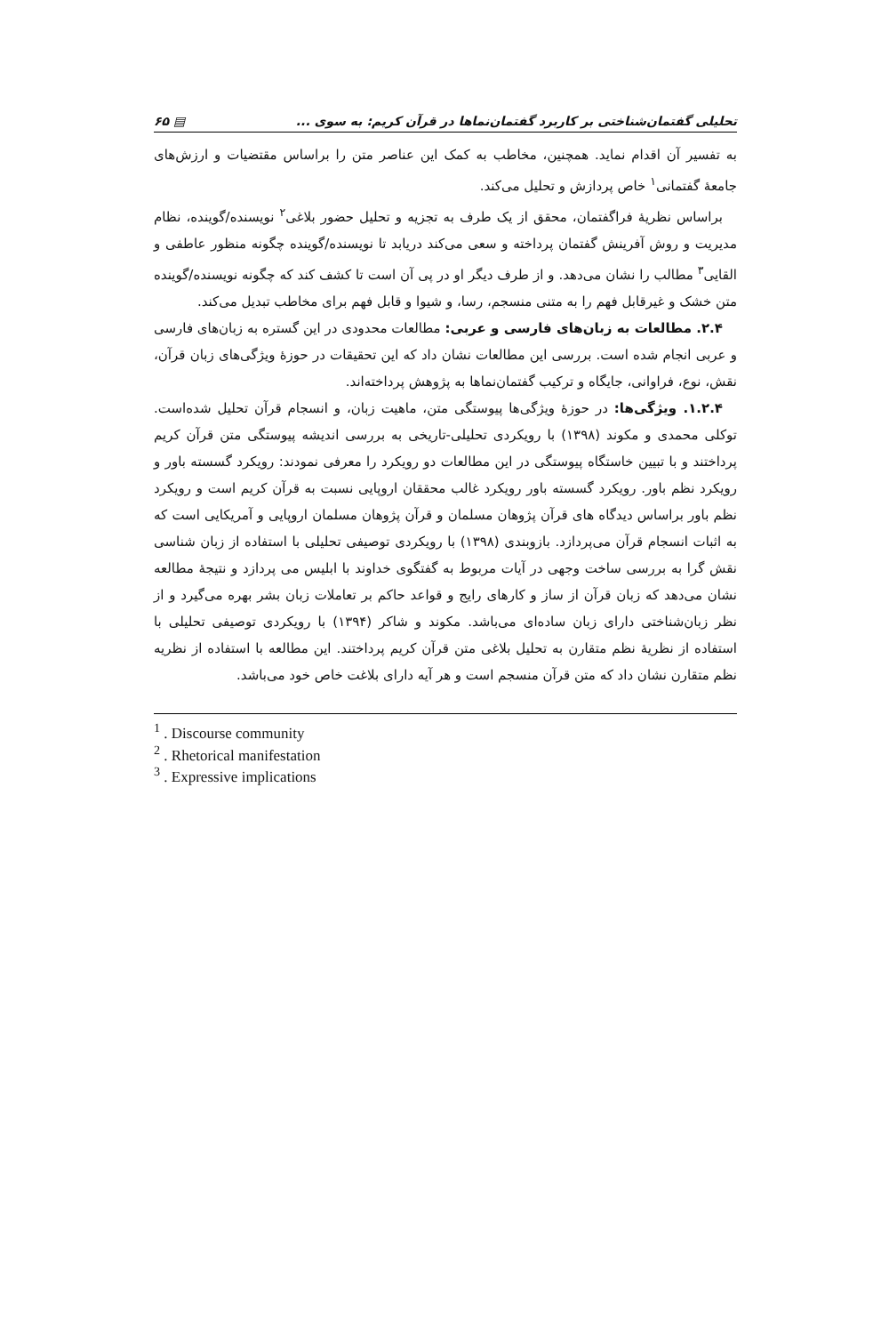تحلیلی گفتمان‌شناختی بر کاربرد گفتمان‌نماها در قرآن کریم: به سوی ... ▤ ۶۵
به تفسیر آن اقدام نماید. همچنین، مخاطب به کمک این عناصر متن را براساس مقتضیات و ارزش‌های جامعهٔ گفتمانی<sup>۱</sup> خاص پردازش و تحلیل می‌کند.
براساس نظریهٔ فراگفتمان، محقق از یک طرف به تجزیه و تحلیل حضور بلاغی<sup>۲</sup> نویسنده/گوینده، نظام مدیریت و روش آفرینش گفتمان پرداخته و سعی می‌کند دریابد تا نویسنده/گوینده چگونه منظور عاطفی و القایی<sup>۳</sup> مطالب را نشان می‌دهد. و از طرف دیگر او در پی آن است تا کشف کند که چگونه نویسنده/گوینده متن خشک و غیرقابل فهم را به متنی منسجم، رسا، و شیوا و قابل فهم برای مخاطب تبدیل می‌کند.
۲.۴. مطالعات به زبان‌های فارسی و عربی: مطالعات محدودی در این گستره به زبان‌های فارسی و عربی انجام شده است. بررسی این مطالعات نشان داد که این تحقیقات در حوزهٔ ویژگی‌های زبان قرآن، نقش، نوع، فراوانی، جایگاه و ترکیب گفتمان‌نماها به پژوهش پرداخته‌اند.
۱.۲.۴. ویژگی‌ها: در حوزهٔ ویژگی‌ها پیوستگی متن، ماهیت زبان، و انسجام قرآن تحلیل شده‌است. توکلی محمدی و مکوند (۱۳۹۸) با رویکردی تحلیلی-تاریخی به بررسی اندیشه پیوستگی متن قرآن کریم پرداختند و با تبیین خاستگاه پیوستگی در این مطالعات دو رویکرد را معرفی نمودند: رویکرد گسسته باور و رویکرد نظم باور. رویکرد گسسته باور رویکرد غالب محققان اروپایی نسبت به قرآن کریم است و رویکرد نظم باور براساس دیدگاه های قرآن پژوهان مسلمان و قرآن پژوهان مسلمان اروپایی و آمریکایی است که به اثبات انسجام قرآن می‌پردازد. بازوبندی (۱۳۹۸) با رویکردی توصیفی تحلیلی با استفاده از زبان شناسی نقش گرا به بررسی ساخت وجهی در آیات مربوط به گفتگوی خداوند با ابلیس می پردازد و نتیجهٔ مطالعه نشان می‌دهد که زبان قرآن از ساز و کارهای رایج و قواعد حاکم بر تعاملات زبان بشر بهره می‌گیرد و از نظر زبان‌شناختی دارای زبان ساده‌ای می‌باشد. مکوند و شاکر (۱۳۹۴) با رویکردی توصیفی تحلیلی با استفاده از نظریهٔ نظم متقارن به تحلیل بلاغی متن قرآن کریم پرداختند. این مطالعه با استفاده از نظریه نظم متقارن نشان داد که متن قرآن منسجم است و هر آیه دارای بلاغت خاص خود می‌باشد.
<sup>1</sup> . Discourse community
<sup>2</sup> . Rhetorical manifestation
<sup>3</sup> . Expressive implications